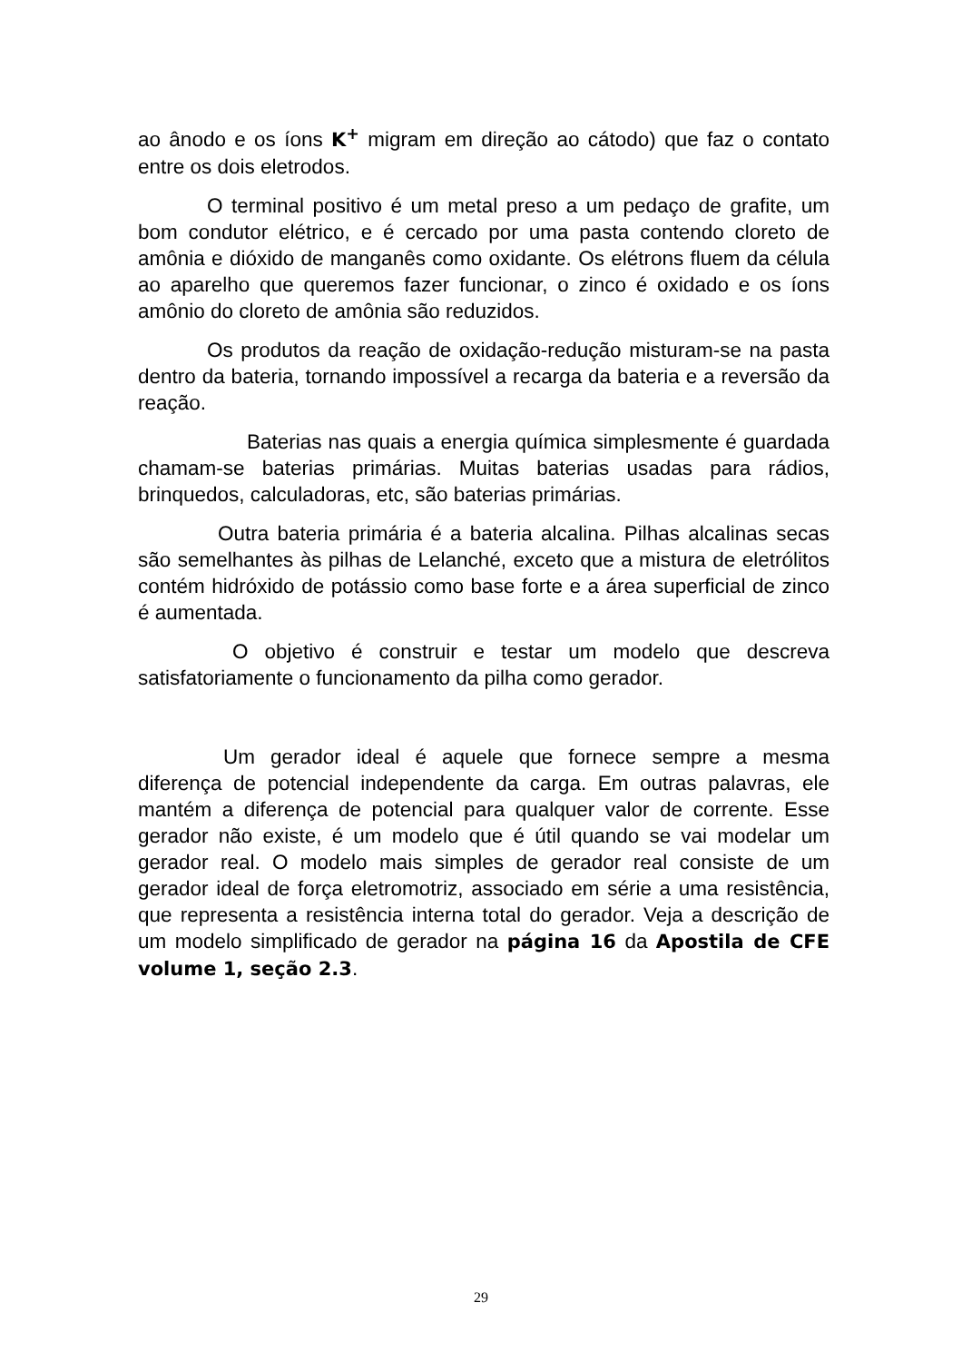ao ânodo e os íons K<sup>+</sup> migram em direção ao cátodo) que faz o contato entre os dois eletrodos.
O terminal positivo é um metal preso a um pedaço de grafite, um bom condutor elétrico, e é cercado por uma pasta contendo cloreto de amônia e dióxido de manganês como oxidante. Os elétrons fluem da célula ao aparelho que queremos fazer funcionar, o zinco é oxidado e os íons amônio do cloreto de amônia são reduzidos.
Os produtos da reação de oxidação-redução misturam-se na pasta dentro da bateria, tornando impossível a recarga da bateria e a reversão da reação.
Baterias nas quais a energia química simplesmente é guardada chamam-se baterias primárias. Muitas baterias usadas para rádios, brinquedos, calculadoras, etc, são baterias primárias.
Outra bateria primária é a bateria alcalina. Pilhas alcalinas secas são semelhantes às pilhas de Lelanché, exceto que a mistura de eletrólitos contém hidróxido de potássio como base forte e a área superficial de zinco é aumentada.
O objetivo é construir e testar um modelo que descreva satisfatoriamente o funcionamento da pilha como gerador.
Um gerador ideal é aquele que fornece sempre a mesma diferença de potencial independente da carga. Em outras palavras, ele mantém a diferença de potencial para qualquer valor de corrente. Esse gerador não existe, é um modelo que é útil quando se vai modelar um gerador real. O modelo mais simples de gerador real consiste de um gerador ideal de força eletromotriz, associado em série a uma resistência, que representa a resistência interna total do gerador. Veja a descrição de um modelo simplificado de gerador na página 16 da Apostila de CFE volume 1, seção 2.3.
29